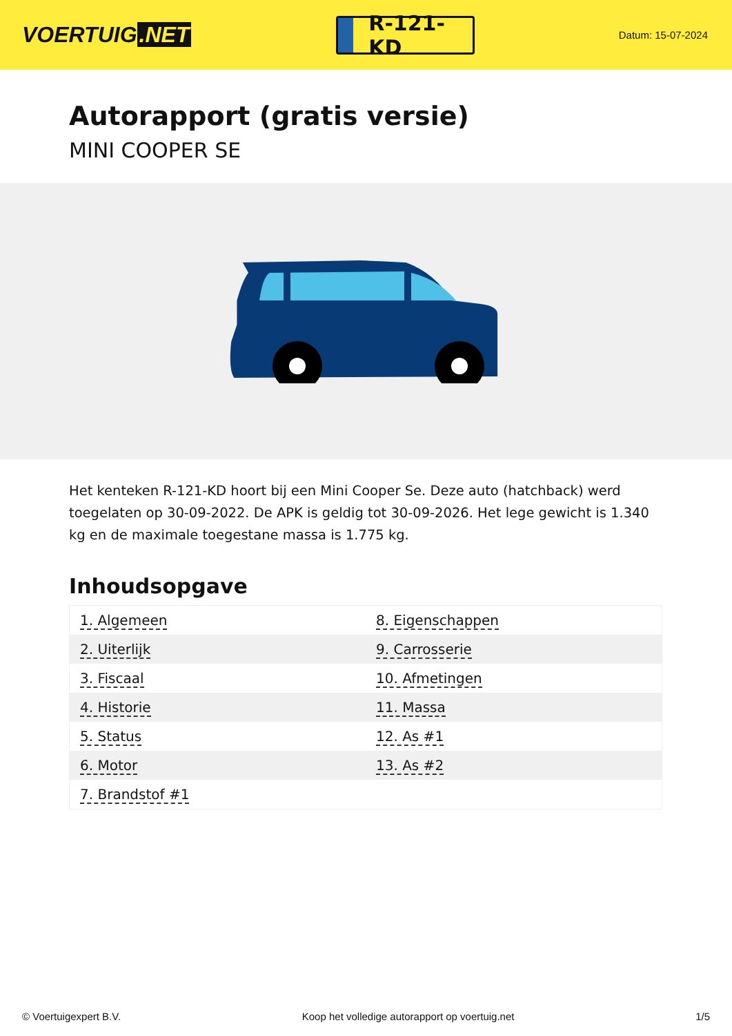VOERTUIG.NET
R-121-KD
Datum: 15-07-2024
Autorapport (gratis versie)
MINI COOPER SE
Het kenteken R-121-KD hoort bij een Mini Cooper Se. Deze auto (hatchback) werd toegelaten op 30-09-2022. De APK is geldig tot 30-09-2026. Het lege gewicht is 1.340 kg en de maximale toegestane massa is 1.775 kg.
Inhoudsopgave
| 1. Algemeen | 8. Eigenschappen |
| 2. Uiterlijk | 9. Carrosserie |
| 3. Fiscaal | 10. Afmetingen |
| 4. Historie | 11. Massa |
| 5. Status | 12. As #1 |
| 6. Motor | 13. As #2 |
| 7. Brandstof #1 | |
© Voertuigexpert B.V. Koop het volledige autorapport op voertuig.net 1/5